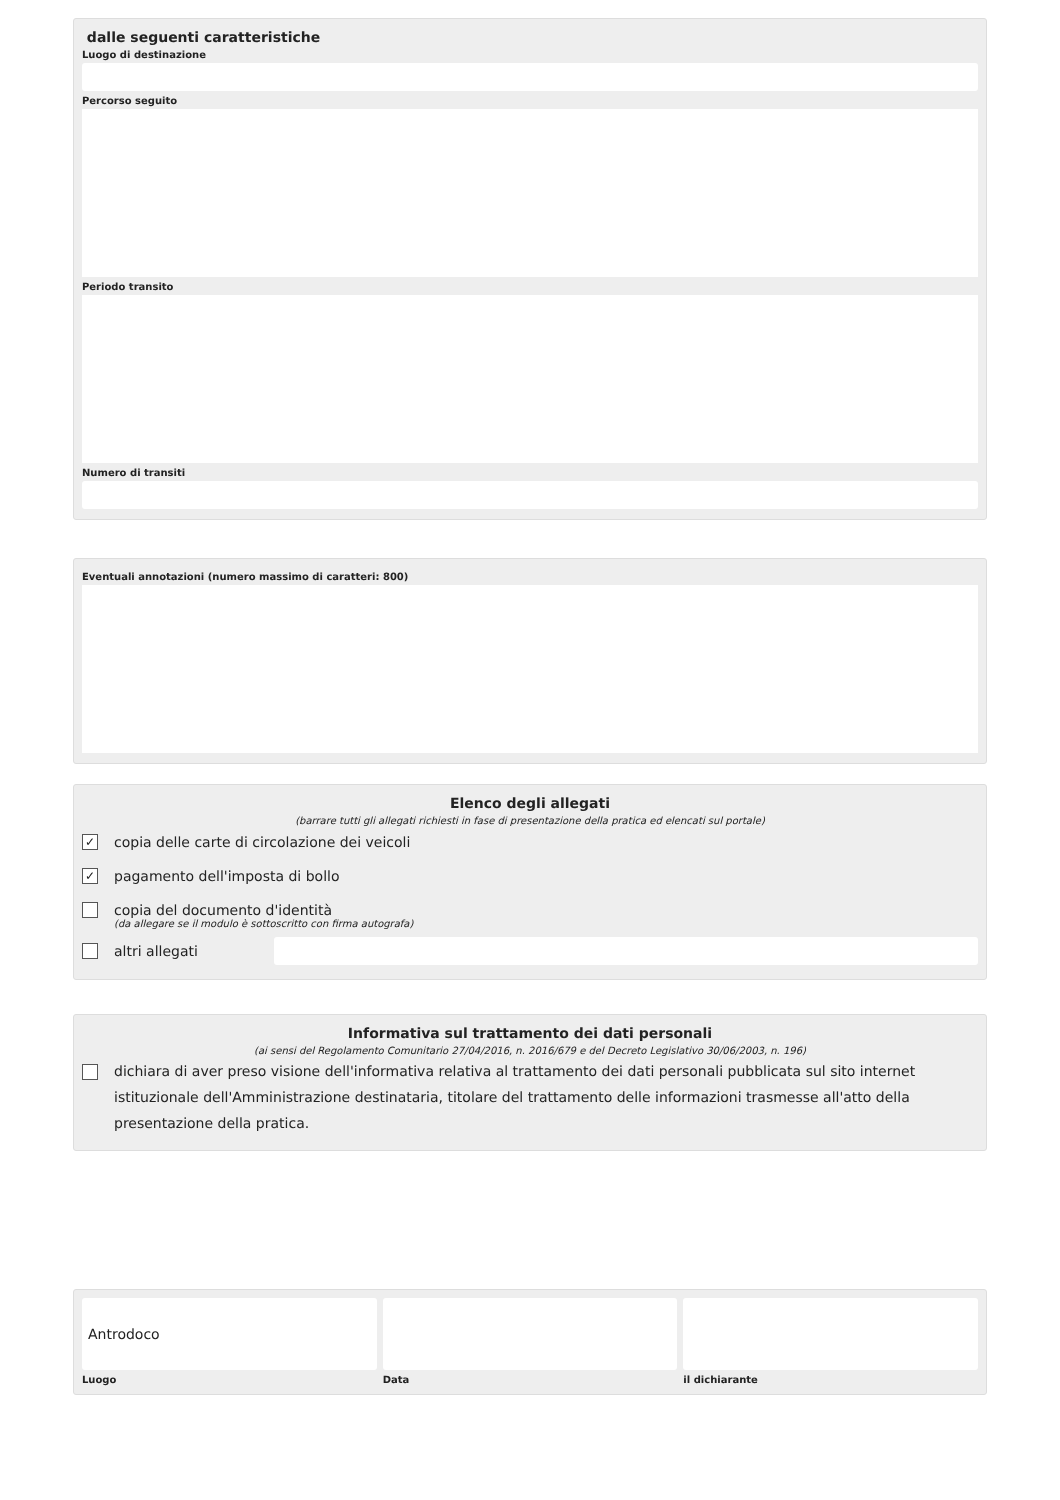dalle seguenti caratteristiche
Luogo di destinazione
Percorso seguito
Periodo transito
Numero di transiti
Eventuali annotazioni (numero massimo di caratteri: 800)
Elenco degli allegati
(barrare tutti gli allegati richiesti in fase di presentazione della pratica ed elencati sul portale)
✓ copia delle carte di circolazione dei veicoli
✓ pagamento dell'imposta di bollo
copia del documento d'identità
(da allegare se il modulo è sottoscritto con firma autografa)
altri allegati
Informativa sul trattamento dei dati personali
(ai sensi del Regolamento Comunitario 27/04/2016, n. 2016/679 e del Decreto Legislativo 30/06/2003, n. 196)
dichiara di aver preso visione dell'informativa relativa al trattamento dei dati personali pubblicata sul sito internet istituzionale dell'Amministrazione destinataria, titolare del trattamento delle informazioni trasmesse all'atto della presentazione della pratica.
Antrodoco
Luogo
Data il dichiarante